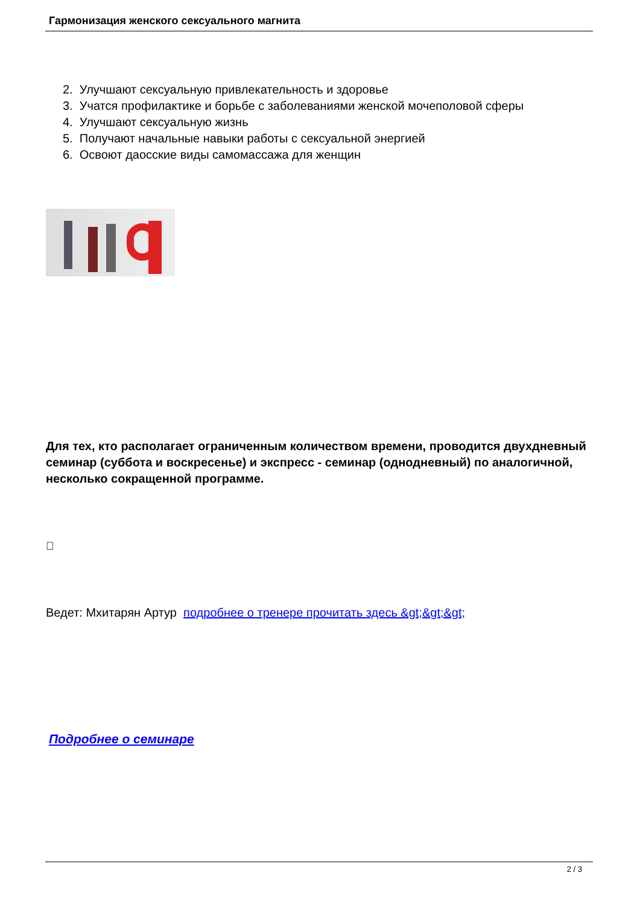Гармонизация женского сексуального магнита
2. Улучшают сексуальную привлекательность и здоровье
3. Учатся профилактике и борьбе с заболеваниями женской мочеполовой сферы
4. Улучшают сексуальную жизнь
5. Получают начальные навыки работы с сексуальной энергией
6. Освоют даосские виды самомассажа для женщин
Для тех, кто располагает ограниченным количеством времени, проводится двухдневный семинар (суббота и воскресенье) и экспресс - семинар (однодневный) по аналогичной, несколько сокращенной программе.

Ведет: Мхитарян Артур подробнее о тренере прочитать здесь &gt;&gt;&gt;
Подробнее о семинаре
2 / 3